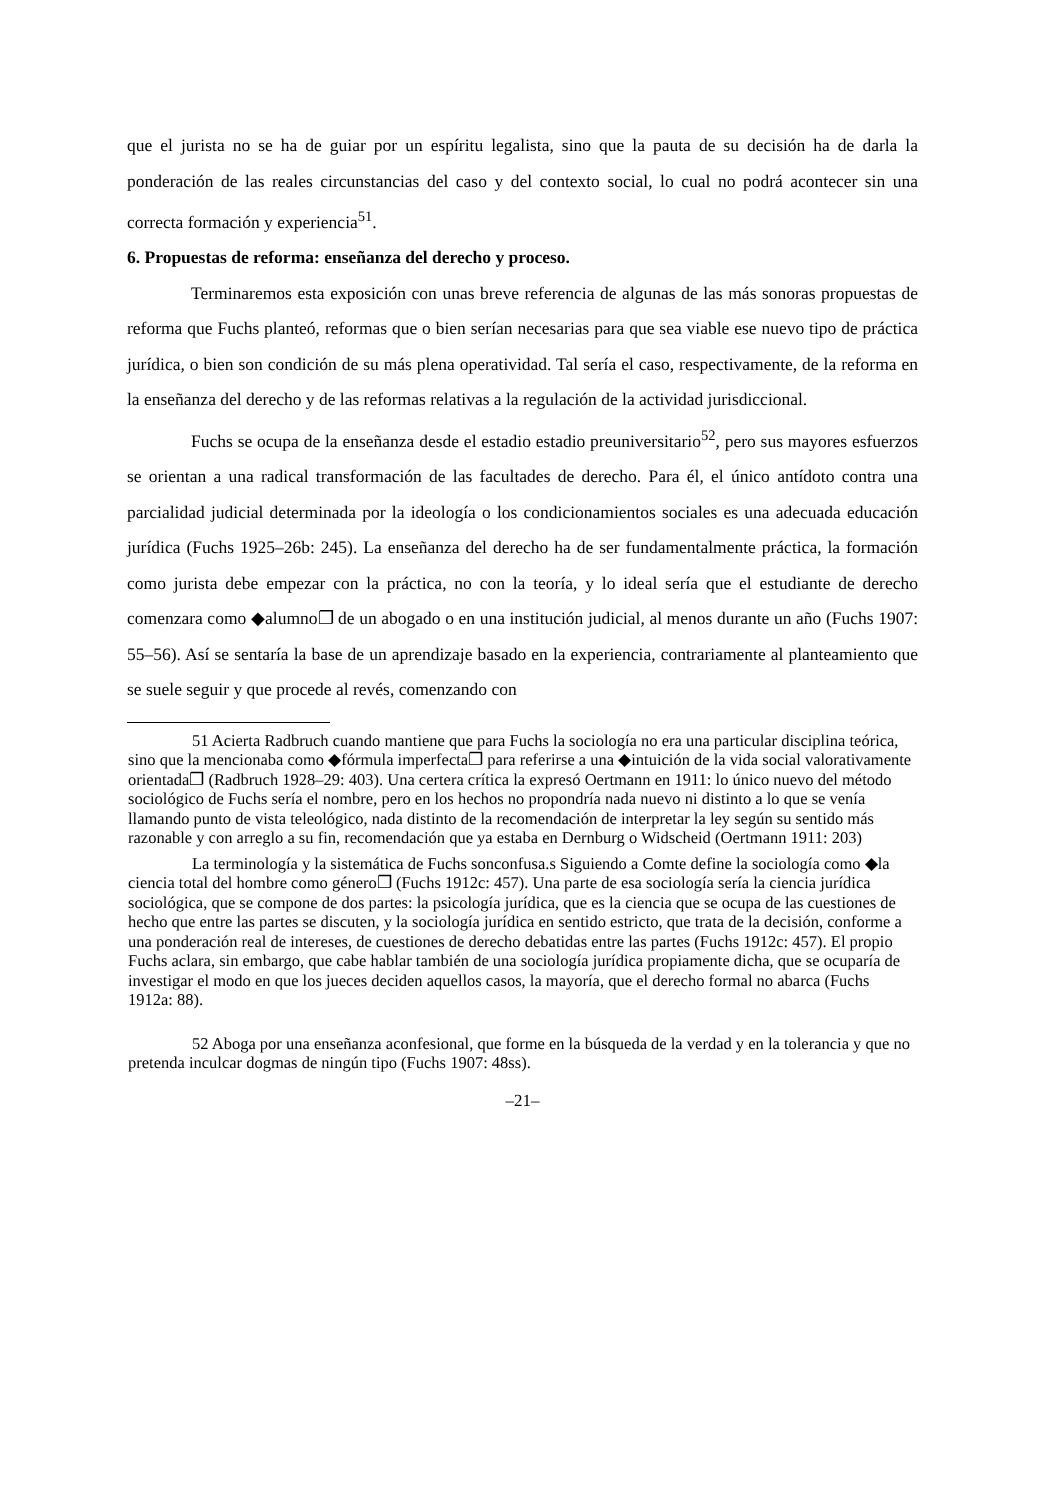que el jurista no se ha de guiar por un espíritu legalista, sino que la pauta de su decisión ha de darla la ponderación de las reales circunstancias del caso y del contexto social, lo cual no podrá acontecer sin una correcta formación y experiencia<sup>51</sup>.
6. Propuestas de reforma: enseñanza del derecho y proceso.
Terminaremos esta exposición con unas breve referencia de algunas de las más sonoras propuestas de reforma que Fuchs planteó, reformas que o bien serían necesarias para que sea viable ese nuevo tipo de práctica jurídica, o bien son condición de su más plena operatividad. Tal sería el caso, respectivamente, de la reforma en la enseñanza del derecho y de las reformas relativas a la regulación de la actividad jurisdiccional.
Fuchs se ocupa de la enseñanza desde el estadio estadio preuniversitario<sup>52</sup>, pero sus mayores esfuerzos se orientan a una radical transformación de las facultades de derecho. Para él, el único antídoto contra una parcialidad judicial determinada por la ideología o los condicionamientos sociales es una adecuada educación jurídica (Fuchs 1925–26b: 245). La enseñanza del derecho ha de ser fundamentalmente práctica, la formación como jurista debe empezar con la práctica, no con la teoría, y lo ideal sería que el estudiante de derecho comenzara como ◆alumno❐ de un abogado o en una institución judicial, al menos durante un año (Fuchs 1907: 55–56). Así se sentaría la base de un aprendizaje basado en la experiencia, contrariamente al planteamiento que se suele seguir y que procede al revés, comenzando con
51 Acierta Radbruch cuando mantiene que para Fuchs la sociología no era una particular disciplina teórica, sino que la mencionaba como ◆fórmula imperfecta❐ para referirse a una ◆intuición de la vida social valorativamente orientada❐ (Radbruch 1928–29: 403). Una certera crítica la expresó Oertmann en 1911: lo único nuevo del método sociológico de Fuchs sería el nombre, pero en los hechos no propondría nada nuevo ni distinto a lo que se venía llamando punto de vista teleológico, nada distinto de la recomendación de interpretar la ley según su sentido más razonable y con arreglo a su fin, recomendación que ya estaba en Dernburg o Widscheid (Oertmann 1911: 203)
La terminología y la sistemática de Fuchs sonconfusa.s Siguiendo a Comte define la sociología como ◆la ciencia total del hombre como género❐ (Fuchs 1912c: 457). Una parte de esa sociología sería la ciencia jurídica sociológica, que se compone de dos partes: la psicología jurídica, que es la ciencia que se ocupa de las cuestiones de hecho que entre las partes se discuten, y la sociología jurídica en sentido estricto, que trata de la decisión, conforme a una ponderación real de intereses, de cuestiones de derecho debatidas entre las partes (Fuchs 1912c: 457). El propio Fuchs aclara, sin embargo, que cabe hablar también de una sociología jurídica propiamente dicha, que se ocuparía de investigar el modo en que los jueces deciden aquellos casos, la mayoría, que el derecho formal no abarca (Fuchs 1912a: 88).
52 Aboga por una enseñanza aconfesional, que forme en la búsqueda de la verdad y en la tolerancia y que no pretenda inculcar dogmas de ningún tipo (Fuchs 1907: 48ss).
–21–